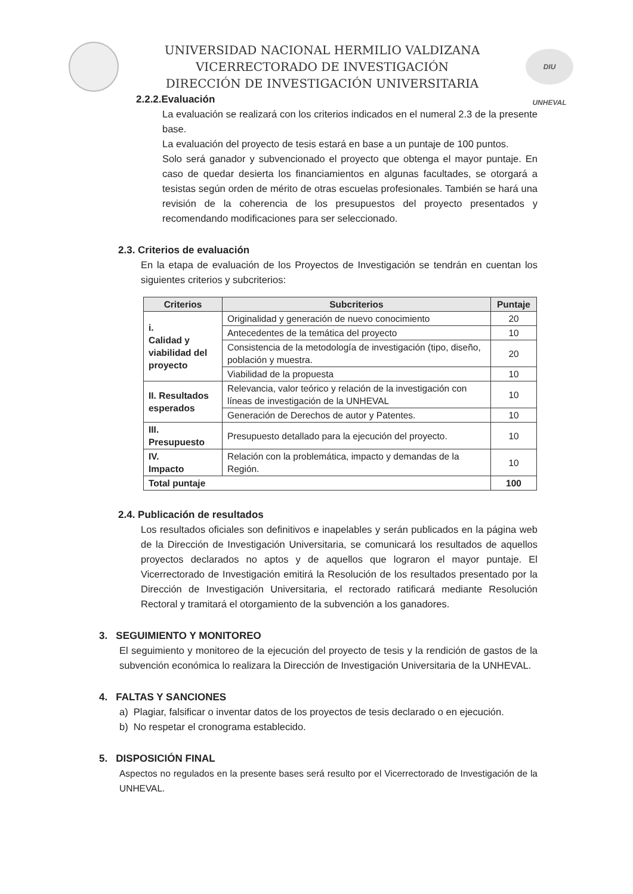UNIVERSIDAD NACIONAL HERMILIO VALDIZANA
VICERRECTORADO DE INVESTIGACIÓN
DIRECCIÓN DE INVESTIGACIÓN UNIVERSITARIA
DIU UNHEVAL
2.2.2.Evaluación
La evaluación se realizará con los criterios indicados en el numeral 2.3 de la presente base.
La evaluación del proyecto de tesis estará en base a un puntaje de 100 puntos.
Solo será ganador y subvencionado el proyecto que obtenga el mayor puntaje. En caso de quedar desierta los financiamientos en algunas facultades, se otorgará a tesistas según orden de mérito de otras escuelas profesionales. También se hará una revisión de la coherencia de los presupuestos del proyecto presentados y recomendando modificaciones para ser seleccionado.
2.3. Criterios de evaluación
En la etapa de evaluación de los Proyectos de Investigación se tendrán en cuentan los siguientes criterios y subcriterios:
| Criterios | Subcriterios | Puntaje |
| --- | --- | --- |
| i. Calidad y viabilidad del proyecto | Originalidad y generación de nuevo conocimiento | 20 |
| | Antecedentes de la temática del proyecto | 10 |
| | Consistencia de la metodología de investigación (tipo, diseño, población y muestra. | 20 |
| | Viabilidad de la propuesta | 10 |
| II. Resultados esperados | Relevancia, valor teórico y relación de la investigación con líneas de investigación de la UNHEVAL | 10 |
| | Generación de Derechos de autor y Patentes. | 10 |
| III. Presupuesto | Presupuesto detallado para la ejecución del proyecto. | 10 |
| IV. Impacto | Relación con la problemática, impacto y demandas de la Región. | 10 |
| Total puntaje | | 100 |
2.4. Publicación de resultados
Los resultados oficiales son definitivos e inapelables y serán publicados en la página web de la Dirección de Investigación Universitaria, se comunicará los resultados de aquellos proyectos declarados no aptos y de aquellos que lograron el mayor puntaje. El Vicerrectorado de Investigación emitirá la Resolución de los resultados presentado por la Dirección de Investigación Universitaria, el rectorado ratificará mediante Resolución Rectoral y tramitará el otorgamiento de la subvención a los ganadores.
3. SEGUIMIENTO Y MONITOREO
El seguimiento y monitoreo de la ejecución del proyecto de tesis y la rendición de gastos de la subvención económica lo realizara la Dirección de Investigación Universitaria de la UNHEVAL.
4. FALTAS Y SANCIONES
a) Plagiar, falsificar o inventar datos de los proyectos de tesis declarado o en ejecución.
b) No respetar el cronograma establecido.
5. DISPOSICIÓN FINAL
Aspectos no regulados en la presente bases será resulto por el Vicerrectorado de Investigación de la UNHEVAL.